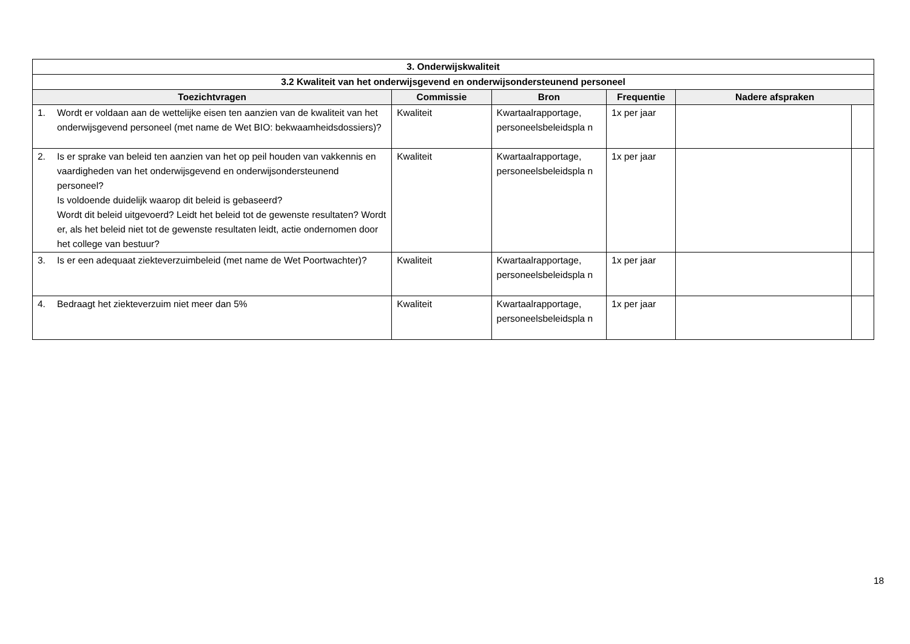| 3. Onderwijskwaliteit | | | | | |
| --- | --- | --- | --- | --- | --- |
| 3.2 Kwaliteit van het onderwijsgevend en onderwijsondersteunend personeel | | | | | |
| Toezichtvragen | Commissie | Bron | Frequentie | Nadere afspraken | |
| 1. Wordt er voldaan aan de wettelijke eisen ten aanzien van de kwaliteit van het onderwijsgevend personeel (met name de Wet BIO: bekwaamheidsdossiers)? | Kwaliteit | Kwartaalrapportage, personeelsbeleidspla n | 1x per jaar | | |
| 2. Is er sprake van beleid ten aanzien van het op peil houden van vakkennis en vaardigheden van het onderwijsgevend en onderwijsondersteunend personeel? Is voldoende duidelijk waarop dit beleid is gebaseerd? Wordt dit beleid uitgevoerd? Leidt het beleid tot de gewenste resultaten? Wordt er, als het beleid niet tot de gewenste resultaten leidt, actie ondernomen door het college van bestuur? | Kwaliteit | Kwartaalrapportage, personeelsbeleidspla n | 1x per jaar | | |
| 3. Is er een adequaat ziekteverzuimbeleid (met name de Wet Poortwachter)? | Kwaliteit | Kwartaalrapportage, personeelsbeleidspla n | 1x per jaar | | |
| 4. Bedraagt het ziekteverzuim niet meer dan 5% | Kwaliteit | Kwartaalrapportage, personeelsbeleidspla n | 1x per jaar | | |
18